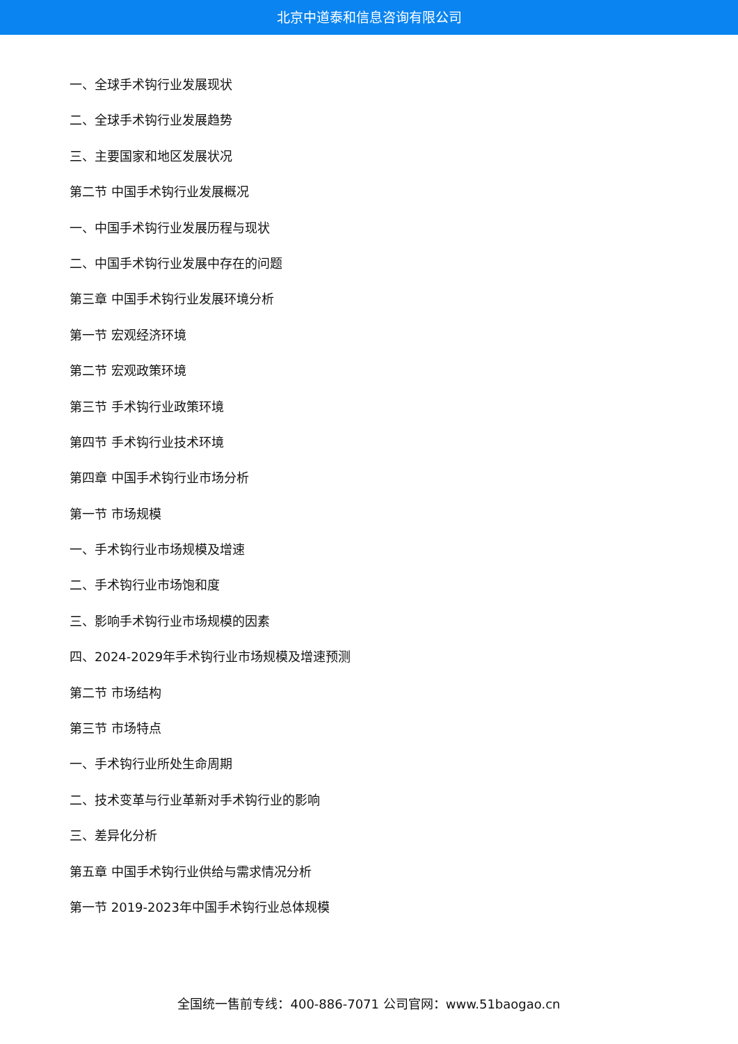北京中道泰和信息咨询有限公司
一、全球手术钩行业发展现状
二、全球手术钩行业发展趋势
三、主要国家和地区发展状况
第二节 中国手术钩行业发展概况
一、中国手术钩行业发展历程与现状
二、中国手术钩行业发展中存在的问题
第三章 中国手术钩行业发展环境分析
第一节 宏观经济环境
第二节 宏观政策环境
第三节 手术钩行业政策环境
第四节 手术钩行业技术环境
第四章 中国手术钩行业市场分析
第一节 市场规模
一、手术钩行业市场规模及增速
二、手术钩行业市场饱和度
三、影响手术钩行业市场规模的因素
四、2024-2029年手术钩行业市场规模及增速预测
第二节 市场结构
第三节 市场特点
一、手术钩行业所处生命周期
二、技术变革与行业革新对手术钩行业的影响
三、差异化分析
第五章 中国手术钩行业供给与需求情况分析
第一节 2019-2023年中国手术钩行业总体规模
全国统一售前专线：400-886-7071 公司官网：www.51baogao.cn